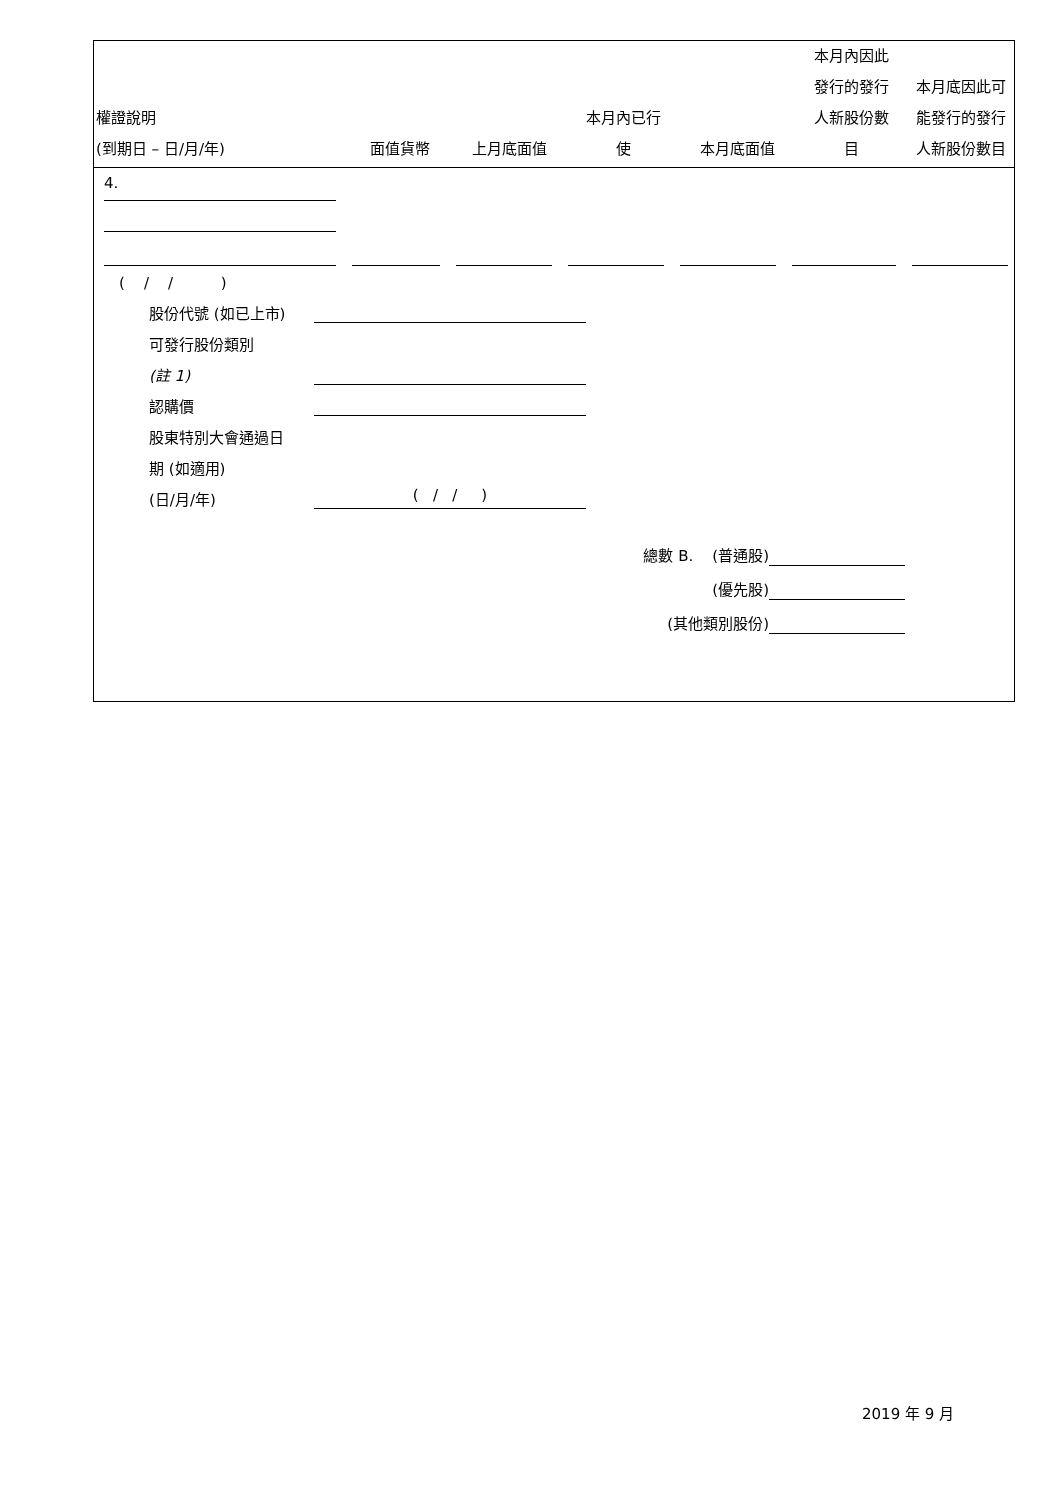| 權證說明 (到期日 – 日/月/年) | 面值貨幣 | 上月底面值 | 本月內已行 使 | 本月底面值 | 本月內因此 發行的發行 人新股份數 目 | 本月底因此可 能發行的發行 人新股份數目 |
| --- | --- | --- | --- | --- | --- | --- |
4.
( / / )
股份代號 (如已上市)
可發行股份類別
(註 1)
認購價
股東特別大會通過日
期 (如適用)
(日/月/年) ( / / )
總數 B. (普通股)
(優先股)
(其他類別股份)
2019 年 9 月